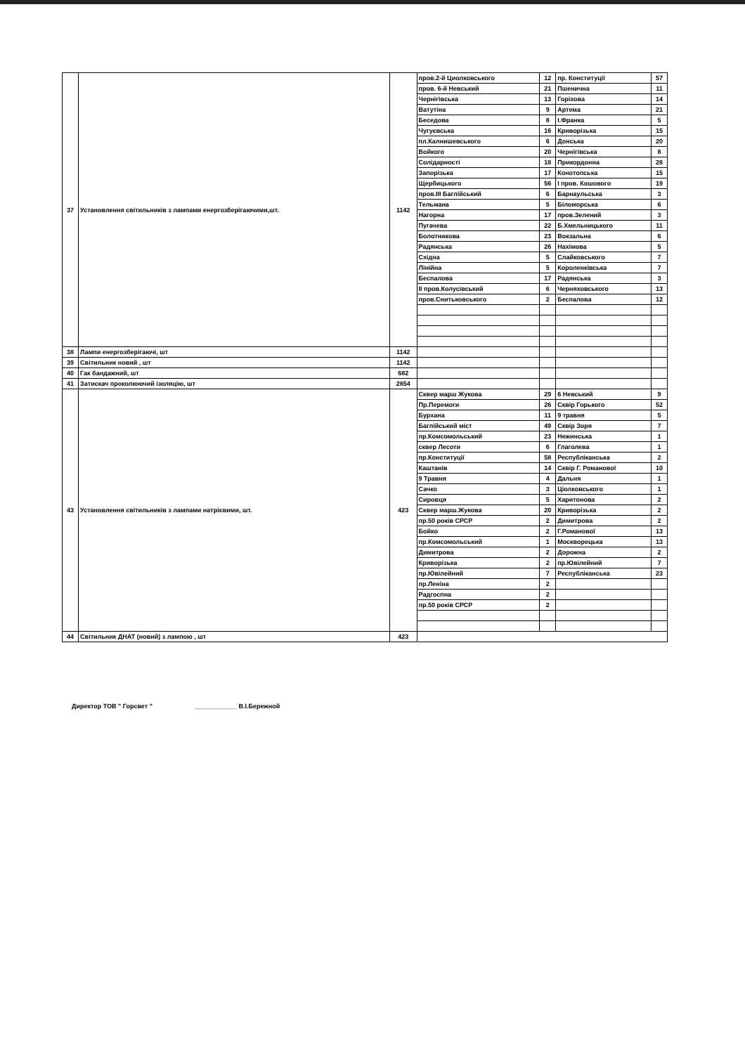| 37 | Установлення світильників з лампами енергозберігаючими,шт. | 1142 | пров.2-й Циолковського | 12 | пр. Конституції | 57 |
| | | | пров. 6-й Невський | 21 | Пшенична | 11 |
| | | | Чернігівська | 13 | Горіхова | 14 |
| | | | Ватутіна | 9 | Артема | 21 |
| | | | Беседова | 8 | І.Франка | 5 |
| | | | Чугуєвська | 16 | Криворізька | 15 |
| | | | пл.Калнишевського | 6 | Донська | 20 |
| | | | Войкого | 20 | Чернігівська | 8 |
| | | | Солідарності | 18 | Прикордонна | 28 |
| | | | Запорізька | 17 | Конотопська | 15 |
| | | | Щербицького | 56 | І пров. Кошового | 19 |
| | | | пров.ІІІ Баглійський | 6 | Барнаульська | 3 |
| | | | Тельмана | 5 | Біломорська | 6 |
| | | | Нагорна | 17 | пров.Зелений | 3 |
| | | | Пугачева | 22 | Б.Хмельницького | 11 |
| | | | Болотникова | 23 | Вокзальна | 6 |
| | | | Радянська | 26 | Нахімова | 5 |
| | | | Східна | 5 | Слайковського | 7 |
| | | | Лінійна | 5 | Короленківська | 7 |
| | | | Беспалова | 17 | Радянська | 3 |
| | | | ІІ пров.Колусівський | 6 | Черняховського | 13 |
| | | | пров.Снитьковського | 2 | Беспалова | 12 |
| 38 | Лампи енергозберігаючі, шт | 1142 | | | | |
| 39 | Світильник новий , шт | 1142 | | | | |
| 40 | Гак бандажний, шт | 682 | | | | |
| 41 | Затискач проколюючий ізоляцію, шт | 2854 | | | | |
| 43 | Установлення світильників з лампами натрієвими, шт. | 423 | Сквер марш Жукова | 29 | 6 Невський | 9 |
| | | | Пр.Перемоги | 26 | Сквір Горького | 52 |
| | | | Бурхана | 11 | 9 травня | 5 |
| | | | Баглійський міст | 49 | Сквір Зоря | 7 |
| | | | пр.Комсомольський | 23 | Нежинська | 1 |
| | | | сквер Лесоти | 6 | Глаголева | 1 |
| | | | пр.Конституції | 58 | Республіканська | 2 |
| | | | Каштанів | 14 | Сквір Г. Романової | 10 |
| | | | 9 Травня | 4 | Дальня | 1 |
| | | | Сачко | 3 | Ціолковського | 1 |
| | | | Сировця | 5 | Харитонова | 2 |
| | | | Сквер марш.Жукова | 20 | Криворізька | 2 |
| | | | пр.50 років СРСР | 2 | Димитрова | 2 |
| | | | Бойко | 2 | Г.Романової | 13 |
| | | | пр.Комсомольський | 1 | Москворецька | 13 |
| | | | Димитрова | 2 | Дорожна | 2 |
| | | | Криворізька | 2 | пр.Ювілейний | 7 |
| | | | пр.Ювілейний | 7 | Республіканська | 23 |
| | | | пр.Леніна | 2 | | |
| | | | Радгоспна | 2 | | |
| | | | пр.50 років СРСР | 2 | | |
| 44 | Світильник ДНАТ (новий) з лампою , шт | 423 | | | | |
Директор ТОВ " Горсвет " ____________ В.І.Бережной